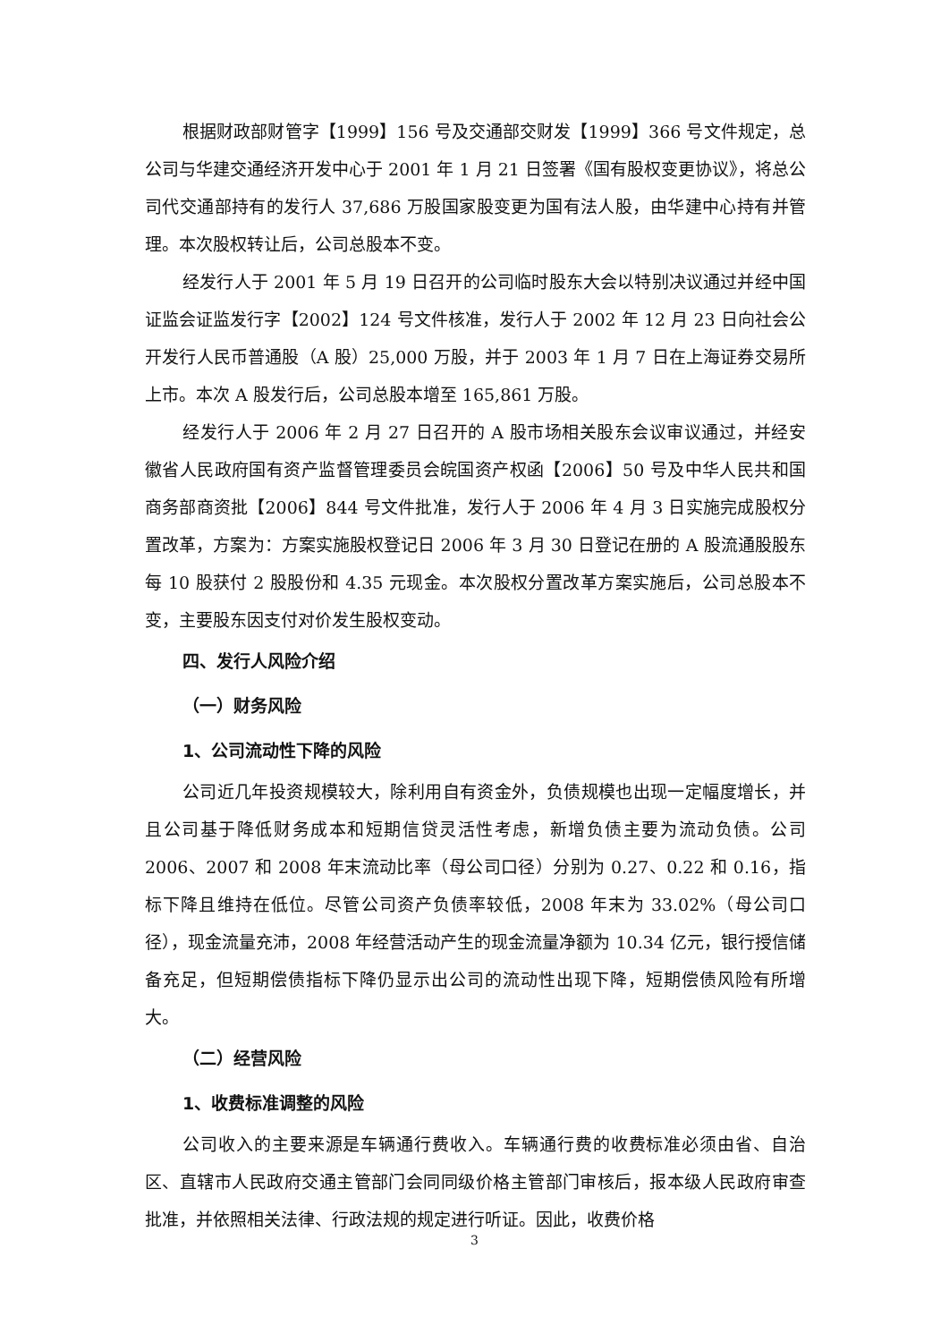根据财政部财管字【1999】156 号及交通部交财发【1999】366 号文件规定，总公司与华建交通经济开发中心于 2001 年 1 月 21 日签署《国有股权变更协议》，将总公司代交通部持有的发行人 37,686 万股国家股变更为国有法人股，由华建中心持有并管理。本次股权转让后，公司总股本不变。
经发行人于 2001 年 5 月 19 日召开的公司临时股东大会以特别决议通过并经中国证监会证监发行字【2002】124 号文件核准，发行人于 2002 年 12 月 23 日向社会公开发行人民币普通股（A 股）25,000 万股，并于 2003 年 1 月 7 日在上海证券交易所上市。本次 A 股发行后，公司总股本增至 165,861 万股。
经发行人于 2006 年 2 月 27 日召开的 A 股市场相关股东会议审议通过，并经安徽省人民政府国有资产监督管理委员会皖国资产权函【2006】50 号及中华人民共和国商务部商资批【2006】844 号文件批准，发行人于 2006 年 4 月 3 日实施完成股权分置改革，方案为：方案实施股权登记日 2006 年 3 月 30 日登记在册的 A 股流通股股东每 10 股获付 2 股股份和 4.35 元现金。本次股权分置改革方案实施后，公司总股本不变，主要股东因支付对价发生股权变动。
四、发行人风险介绍
（一）财务风险
1、公司流动性下降的风险
公司近几年投资规模较大，除利用自有资金外，负债规模也出现一定幅度增长，并且公司基于降低财务成本和短期信贷灵活性考虑，新增负债主要为流动负债。公司 2006、2007 和 2008 年末流动比率（母公司口径）分别为 0.27、0.22 和 0.16，指标下降且维持在低位。尽管公司资产负债率较低，2008 年末为 33.02%（母公司口径），现金流量充沛，2008 年经营活动产生的现金流量净额为 10.34 亿元，银行授信储备充足，但短期偿债指标下降仍显示出公司的流动性出现下降，短期偿债风险有所增大。
（二）经营风险
1、收费标准调整的风险
公司收入的主要来源是车辆通行费收入。车辆通行费的收费标准必须由省、自治区、直辖市人民政府交通主管部门会同同级价格主管部门审核后，报本级人民政府审查批准，并依照相关法律、行政法规的规定进行听证。因此，收费价格
3